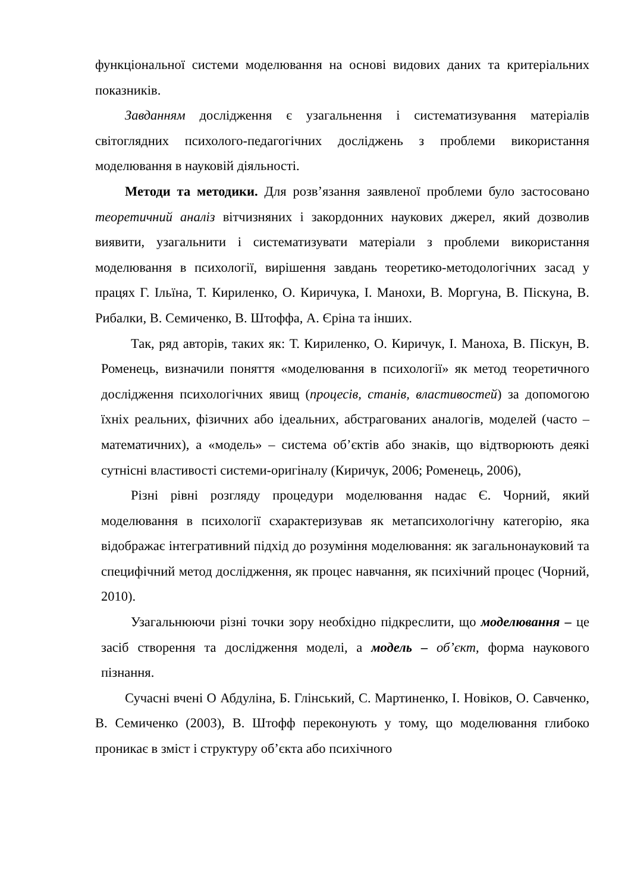функціональної системи моделювання на основі видових даних та критеріальних показників.
Завданням дослідження є узагальнення і систематизування матеріалів світоглядних психолого-педагогічних досліджень з проблеми використання моделювання в науковій діяльності.
Методи та методики. Для розв’язання заявленої проблеми було застосовано теоретичний аналіз вітчизняних і закордонних наукових джерел, який дозволив виявити, узагальнити і систематизувати матеріали з проблеми використання моделювання в психології, вирішення завдань теоретико-методологічних засад у працях Г. Ільїна, Т. Кириленко, О. Киричука, І. Манохи, В. Моргуна, В. Піскуна, В. Рибалки, В. Семиченко, В. Штоффа, А. Єріна та інших.
Так, ряд авторів, таких як: Т. Кириленко, О. Киричук, І. Маноха, В. Піскун, В. Роменець, визначили поняття «моделювання в психології» як метод теоретичного дослідження психологічних явищ (процесів, станів, властивостей) за допомогою їхніх реальних, фізичних або ідеальних, абстрагованих аналогів, моделей (часто – математичних), а «модель» – система об’єктів або знаків, що відтворюють деякі сутнісні властивості системи-оригіналу (Киричук, 2006; Роменець, 2006),
Різні рівні розгляду процедури моделювання надає Є. Чорний, який моделювання в психології схарактеризував як метапсихологічну категорію, яка відображає інтегративний підхід до розуміння моделювання: як загальнонауковий та специфічний метод дослідження, як процес навчання, як психічний процес (Чорний, 2010).
Узагальнюючи різні точки зору необхідно підкреслити, що моделювання – це засіб створення та дослідження моделі, а модель – об’єкт, форма наукового пізнання.
Сучасні вчені О Абдуліна, Б. Глінський, С. Мартиненко, І. Новіков, О. Савченко, В. Семиченко (2003), В. Штофф переконують у тому, що моделювання глибоко проникає в зміст і структуру об’єкта або психічного